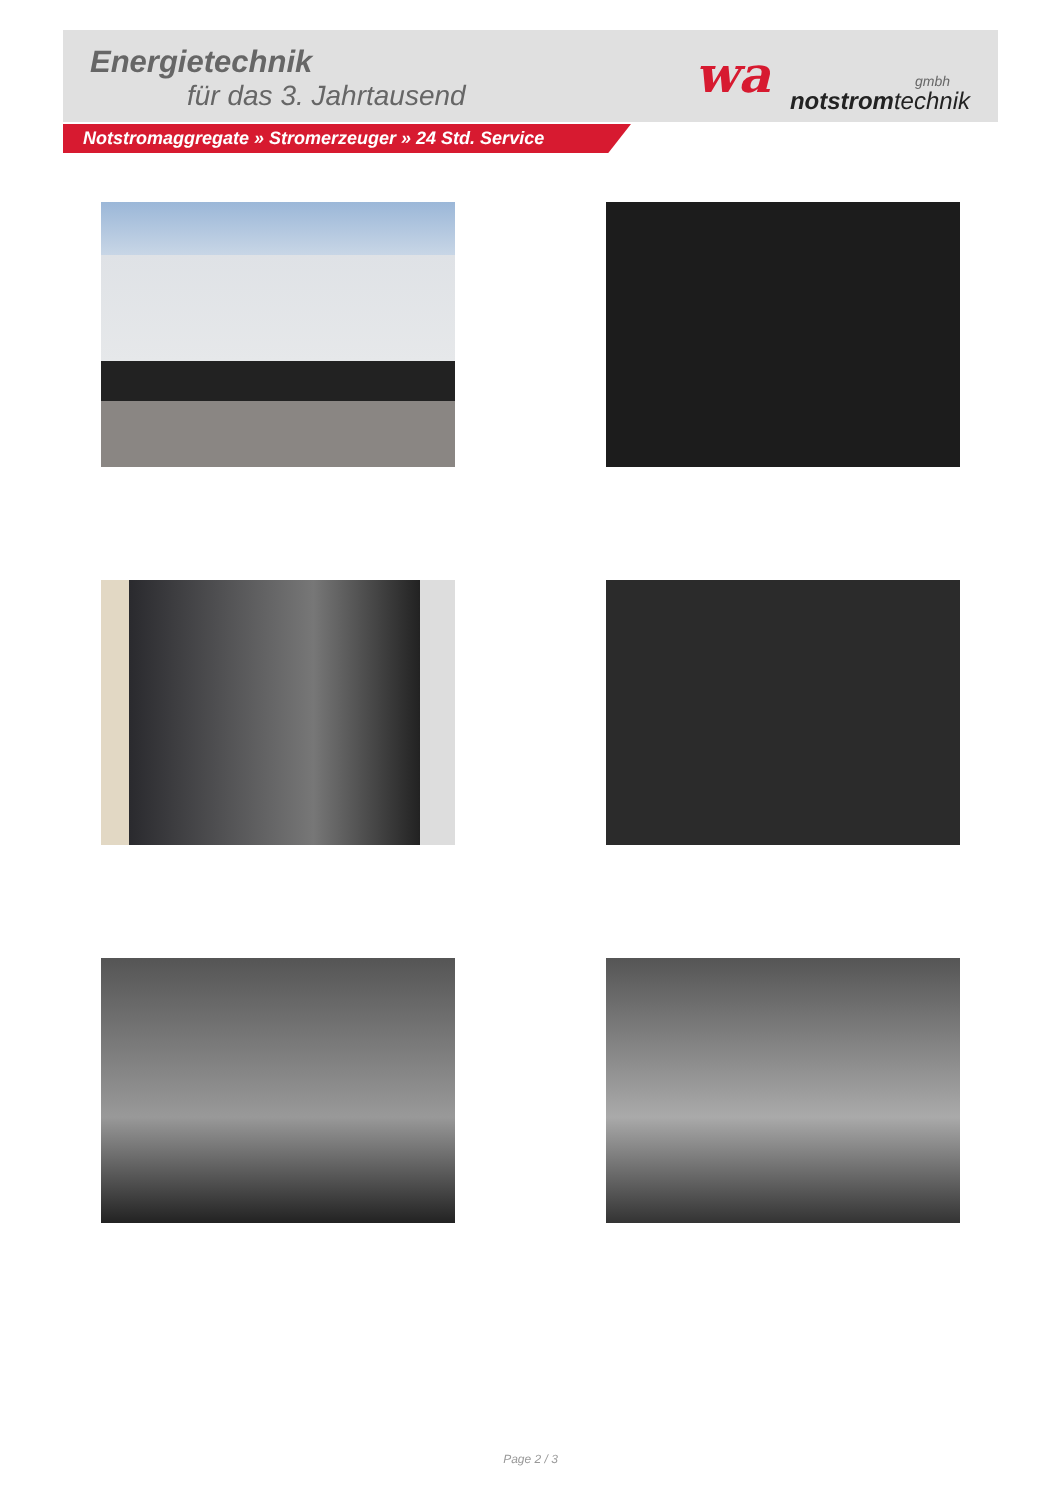Energietechnik
für das 3. Jahrtausend
wa gmbh
notstromtechnik
Notstromaggregate » Stromerzeuger » 24 Std. Service
Page 2 / 3